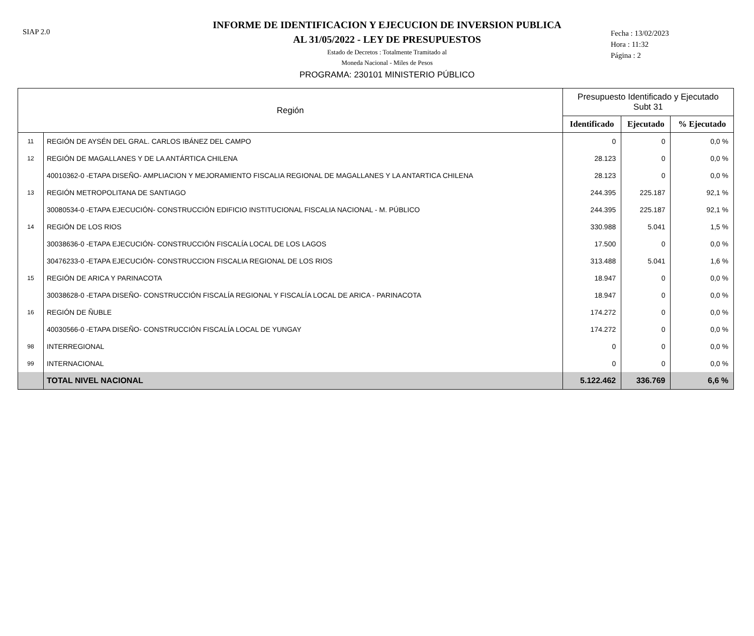SIAP 2.0
INFORME DE IDENTIFICACION Y EJECUCION DE INVERSION PUBLICA
AL 31/05/2022 - LEY DE PRESUPUESTOS
Estado de Decretos : Totalmente Tramitado al
Moneda Nacional - Miles de Pesos
PROGRAMA: 230101 MINISTERIO PÚBLICO
Fecha : 13/02/2023
Hora : 11:32
Página : 2
| Región | | Presupuesto Identificado y Ejecutado Subt 31 | | |
| --- | --- | --- | --- | --- |
| | | Identificado | Ejecutado | % Ejecutado |
| 11 | REGIÓN DE AYSÉN DEL GRAL. CARLOS IBÁNEZ DEL CAMPO | 0 | 0 | 0,0 % |
| 12 | REGIÓN DE MAGALLANES Y DE LA ANTÁRTICA CHILENA | 28.123 | 0 | 0,0 % |
| | 40010362-0 -ETAPA DISEÑO- AMPLIACION Y MEJORAMIENTO FISCALIA REGIONAL DE MAGALLANES Y LA ANTARTICA CHILENA | 28.123 | 0 | 0,0 % |
| 13 | REGIÓN METROPOLITANA DE SANTIAGO | 244.395 | 225.187 | 92,1 % |
| | 30080534-0 -ETAPA EJECUCIÓN- CONSTRUCCIÓN EDIFICIO INSTITUCIONAL FISCALIA NACIONAL - M. PÚBLICO | 244.395 | 225.187 | 92,1 % |
| 14 | REGIÓN DE LOS RIOS | 330.988 | 5.041 | 1,5 % |
| | 30038636-0 -ETAPA EJECUCIÓN- CONSTRUCCIÓN FISCALÍA LOCAL DE LOS LAGOS | 17.500 | 0 | 0,0 % |
| | 30476233-0 -ETAPA EJECUCIÓN- CONSTRUCCION FISCALIA REGIONAL DE LOS RIOS | 313.488 | 5.041 | 1,6 % |
| 15 | REGIÓN DE ARICA Y PARINACOTA | 18.947 | 0 | 0,0 % |
| | 30038628-0 -ETAPA DISEÑO- CONSTRUCCIÓN FISCALÍA REGIONAL Y FISCALÍA LOCAL DE ARICA - PARINACOTA | 18.947 | 0 | 0,0 % |
| 16 | REGIÓN DE ÑUBLE | 174.272 | 0 | 0,0 % |
| | 40030566-0 -ETAPA DISEÑO- CONSTRUCCIÓN FISCALÍA LOCAL DE YUNGAY | 174.272 | 0 | 0,0 % |
| 98 | INTERREGIONAL | 0 | 0 | 0,0 % |
| 99 | INTERNACIONAL | 0 | 0 | 0,0 % |
| | TOTAL NIVEL NACIONAL | 5.122.462 | 336.769 | 6,6 % |